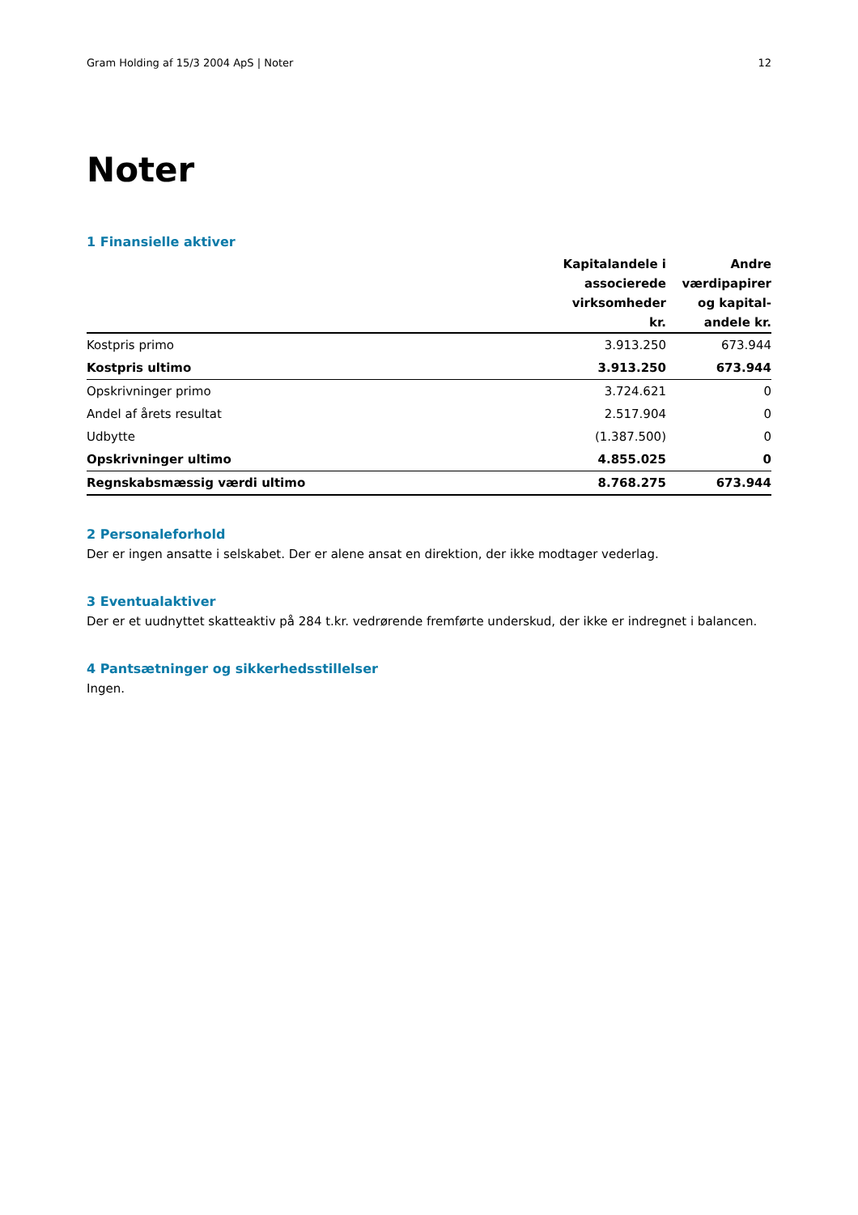Gram Holding af 15/3 2004 ApS | Noter 12
Noter
1 Finansielle aktiver
| | Kapitalandele i associerede virksomheder kr. | Andre værdipapirer og kapital-andele kr. |
| --- | --- | --- |
| Kostpris primo | 3.913.250 | 673.944 |
| Kostpris ultimo | 3.913.250 | 673.944 |
| Opskrivninger primo | 3.724.621 | 0 |
| Andel af årets resultat | 2.517.904 | 0 |
| Udbytte | (1.387.500) | 0 |
| Opskrivninger ultimo | 4.855.025 | 0 |
| Regnskabsmæssig værdi ultimo | 8.768.275 | 673.944 |
2 Personaleforhold
Der er ingen ansatte i selskabet. Der er alene ansat en direktion, der ikke modtager vederlag.
3 Eventualaktiver
Der er et uudnyttet skatteaktiv på 284 t.kr. vedrørende fremførte underskud, der ikke er indregnet i balancen.
4 Pantsætninger og sikkerhedsstillelser
Ingen.